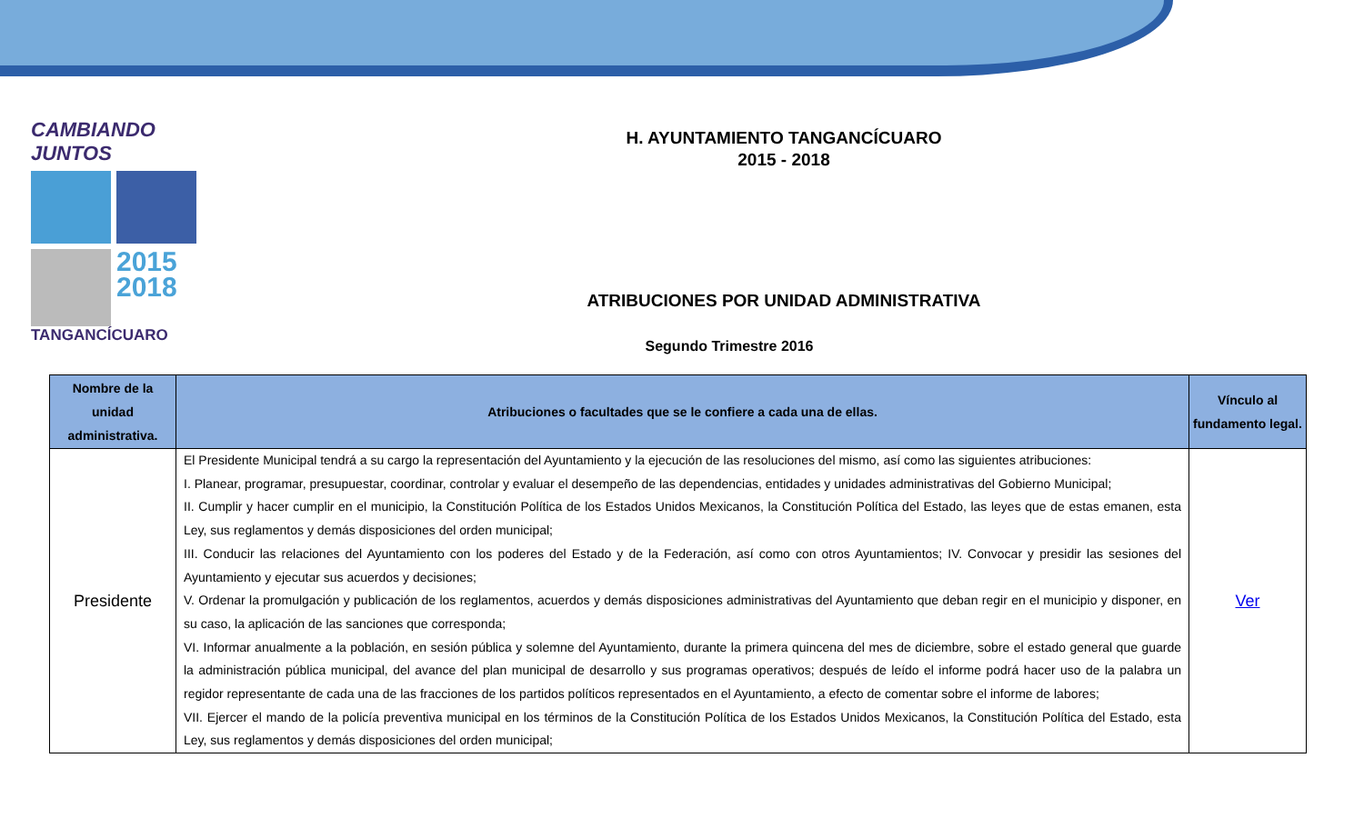CAMBIANDO
JUNTOS
2015
2018
TANGANCÍCUARO
H. AYUNTAMIENTO TANGANCÍCUARO
2015 - 2018
ATRIBUCIONES POR UNIDAD ADMINISTRATIVA
Segundo Trimestre 2016
| Nombre de la unidad administrativa. | Atribuciones o facultades que se le confiere a cada una de ellas. | Vínculo al fundamento legal. |
| --- | --- | --- |
| Presidente | El Presidente Municipal tendrá a su cargo la representación del Ayuntamiento y la ejecución de las resoluciones del mismo, así como las siguientes atribuciones: I. Planear, programar, presupuestar, coordinar, controlar y evaluar el desempeño de las dependencias, entidades y unidades administrativas del Gobierno Municipal; II. Cumplir y hacer cumplir en el municipio, la Constitución Política de los Estados Unidos Mexicanos, la Constitución Política del Estado, las leyes que de estas emanen, esta Ley, sus reglamentos y demás disposiciones del orden municipal; III. Conducir las relaciones del Ayuntamiento con los poderes del Estado y de la Federación, así como con otros Ayuntamientos; IV. Convocar y presidir las sesiones del Ayuntamiento y ejecutar sus acuerdos y decisiones; V. Ordenar la promulgación y publicación de los reglamentos, acuerdos y demás disposiciones administrativas del Ayuntamiento que deban regir en el municipio y disponer, en su caso, la aplicación de las sanciones que corresponda; VI. Informar anualmente a la población, en sesión pública y solemne del Ayuntamiento, durante la primera quincena del mes de diciembre, sobre el estado general que guarde la administración pública municipal, del avance del plan municipal de desarrollo y sus programas operativos; después de leído el informe podrá hacer uso de la palabra un regidor representante de cada una de las fracciones de los partidos políticos representados en el Ayuntamiento, a efecto de comentar sobre el informe de labores; VII. Ejercer el mando de la policía preventiva municipal en los términos de la Constitución Política de los Estados Unidos Mexicanos, la Constitución Política del Estado, esta Ley, sus reglamentos y demás disposiciones del orden municipal; | Ver |